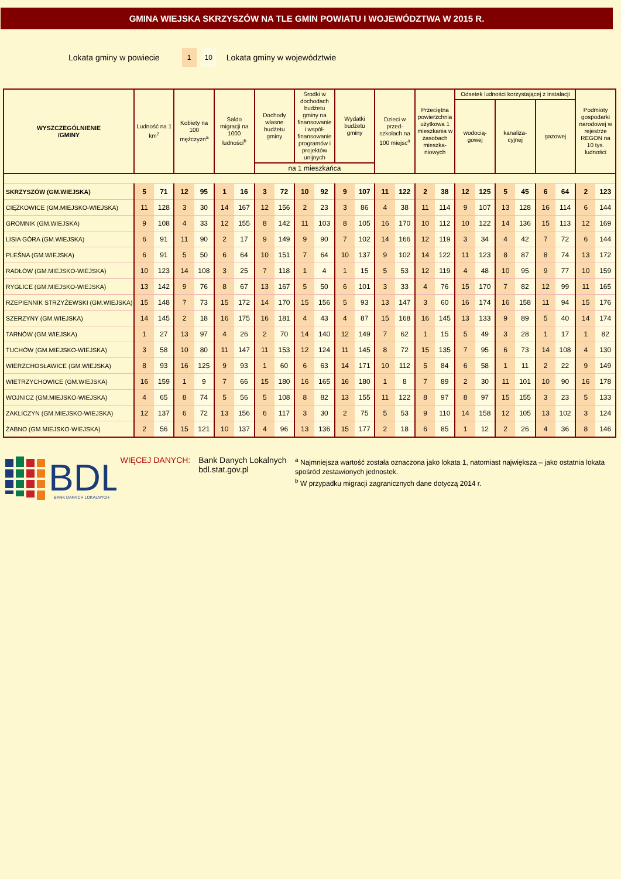GMINA WIEJSKA SKRZYSZÓW NA TLE GMIN POWIATU I WOJEWÓDZTWA W 2015 R.
Lokata gminy w powiecie 1 10 Lokata gminy w województwie
| WYSZCZEGÓLNIENIE /GMINY | Ludność na 1 km<sup>2</sup> | | Kobiety na 100 mężczyzn<sup>a</sup> | | Saldo migracji na 1000 ludności<sup>b</sup> | | Dochody własne budżetu gminy | | Środki w dochodach budżetu gminy na finansowanie i współ-finansowanie programów i projektów unijnych | | Wydatki budżetu gminy | | Dzieci w przed-szkolach na 100 miejsc<sup>a</sup> | | Przeciętna powierzchnia użytkowa 1 mieszkania w zasobach mieszka-niowych | | Odsetek ludności korzystającej z instalacji | | | | | | Podmioty gospodarki narodowej w rejestrze REGON na 10 tys. ludności | |
| --- | --- | --- | --- | --- | --- | --- | --- | --- | --- | --- | --- | --- | --- | --- | --- | --- | --- | --- | --- | --- | --- | --- | --- | --- |
| | | | | | | | | | | | | | | | | | wodocią-gowej | | kanaliza-cyjnej | | gazowej | | | |
| | | | | | | | na 1 mieszkańca | | | | | | | | | | | | | | | | | |
| SKRZYSZÓW (GM.WIEJSKA) | 5 | 71 | 12 | 95 | 1 | 16 | 3 | 72 | 10 | 92 | 9 | 107 | 11 | 122 | 2 | 38 | 12 | 125 | 5 | 45 | 6 | 64 | 2 | 123 |
| CIĘŻKOWICE (GM.MIEJSKO-WIEJSKA) | 11 | 128 | 3 | 30 | 14 | 167 | 12 | 156 | 2 | 23 | 3 | 86 | 4 | 38 | 11 | 114 | 9 | 107 | 13 | 128 | 16 | 114 | 6 | 144 |
| GROMNIK (GM.WIEJSKA) | 9 | 108 | 4 | 33 | 12 | 155 | 8 | 142 | 11 | 103 | 8 | 105 | 16 | 170 | 10 | 112 | 10 | 122 | 14 | 136 | 15 | 113 | 12 | 169 |
| LISIA GÓRA (GM.WIEJSKA) | 6 | 91 | 11 | 90 | 2 | 17 | 9 | 149 | 9 | 90 | 7 | 102 | 14 | 166 | 12 | 119 | 3 | 34 | 4 | 42 | 7 | 72 | 6 | 144 |
| PLEŚNA (GM.WIEJSKA) | 6 | 91 | 5 | 50 | 6 | 64 | 10 | 151 | 7 | 64 | 10 | 137 | 9 | 102 | 14 | 122 | 11 | 123 | 8 | 87 | 8 | 74 | 13 | 172 |
| RADŁÓW (GM.MIEJSKO-WIEJSKA) | 10 | 123 | 14 | 108 | 3 | 25 | 7 | 118 | 1 | 4 | 1 | 15 | 5 | 53 | 12 | 119 | 4 | 48 | 10 | 95 | 9 | 77 | 10 | 159 |
| RYGLICE (GM.MIEJSKO-WIEJSKA) | 13 | 142 | 9 | 76 | 8 | 67 | 13 | 167 | 5 | 50 | 6 | 101 | 3 | 33 | 4 | 76 | 15 | 170 | 7 | 82 | 12 | 99 | 11 | 165 |
| RZEPIENNIK STRZYŻEWSKI (GM.WIEJSKA) | 15 | 148 | 7 | 73 | 15 | 172 | 14 | 170 | 15 | 156 | 5 | 93 | 13 | 147 | 3 | 60 | 16 | 174 | 16 | 158 | 11 | 94 | 15 | 176 |
| SZERZYNY (GM.WIEJSKA) | 14 | 145 | 2 | 18 | 16 | 175 | 16 | 181 | 4 | 43 | 4 | 87 | 15 | 168 | 16 | 145 | 13 | 133 | 9 | 89 | 5 | 40 | 14 | 174 |
| TARNÓW (GM.WIEJSKA) | 1 | 27 | 13 | 97 | 4 | 26 | 2 | 70 | 14 | 140 | 12 | 149 | 7 | 62 | 1 | 15 | 5 | 49 | 3 | 28 | 1 | 17 | 1 | 82 |
| TUCHÓW (GM.MIEJSKO-WIEJSKA) | 3 | 58 | 10 | 80 | 11 | 147 | 11 | 153 | 12 | 124 | 11 | 145 | 8 | 72 | 15 | 135 | 7 | 95 | 6 | 73 | 14 | 108 | 4 | 130 |
| WIERZCHOSŁAWICE (GM.WIEJSKA) | 8 | 93 | 16 | 125 | 9 | 93 | 1 | 60 | 6 | 63 | 14 | 171 | 10 | 112 | 5 | 84 | 6 | 58 | 1 | 11 | 2 | 22 | 9 | 149 |
| WIETRZYCHOWICE (GM.WIEJSKA) | 16 | 159 | 1 | 9 | 7 | 66 | 15 | 180 | 16 | 165 | 16 | 180 | 1 | 8 | 7 | 89 | 2 | 30 | 11 | 101 | 10 | 90 | 16 | 178 |
| WOJNICZ (GM.MIEJSKO-WIEJSKA) | 4 | 65 | 8 | 74 | 5 | 56 | 5 | 108 | 8 | 82 | 13 | 155 | 11 | 122 | 8 | 97 | 8 | 97 | 15 | 155 | 3 | 23 | 5 | 133 |
| ZAKLICZYN (GM.MIEJSKO-WIEJSKA) | 12 | 137 | 6 | 72 | 13 | 156 | 6 | 117 | 3 | 30 | 2 | 75 | 5 | 53 | 9 | 110 | 14 | 158 | 12 | 105 | 13 | 102 | 3 | 124 |
| ŻABNO (GM.MIEJSKO-WIEJSKA) | 2 | 56 | 15 | 121 | 10 | 137 | 4 | 96 | 13 | 136 | 15 | 177 | 2 | 18 | 6 | 85 | 1 | 12 | 2 | 26 | 4 | 36 | 8 | 146 |
BDL
BANK DANYCH LOKALNYCH
WIĘCEJ DANYCH: Bank Danych Lokalnych
bdl.stat.gov.pl
<sup>a</sup> Najmniejsza wartość została oznaczona jako lokata 1, natomiast największa – jako ostatnia lokata spośród zestawionych jednostek.
<sup>b</sup> W przypadku migracji zagranicznych dane dotyczą 2014 r.